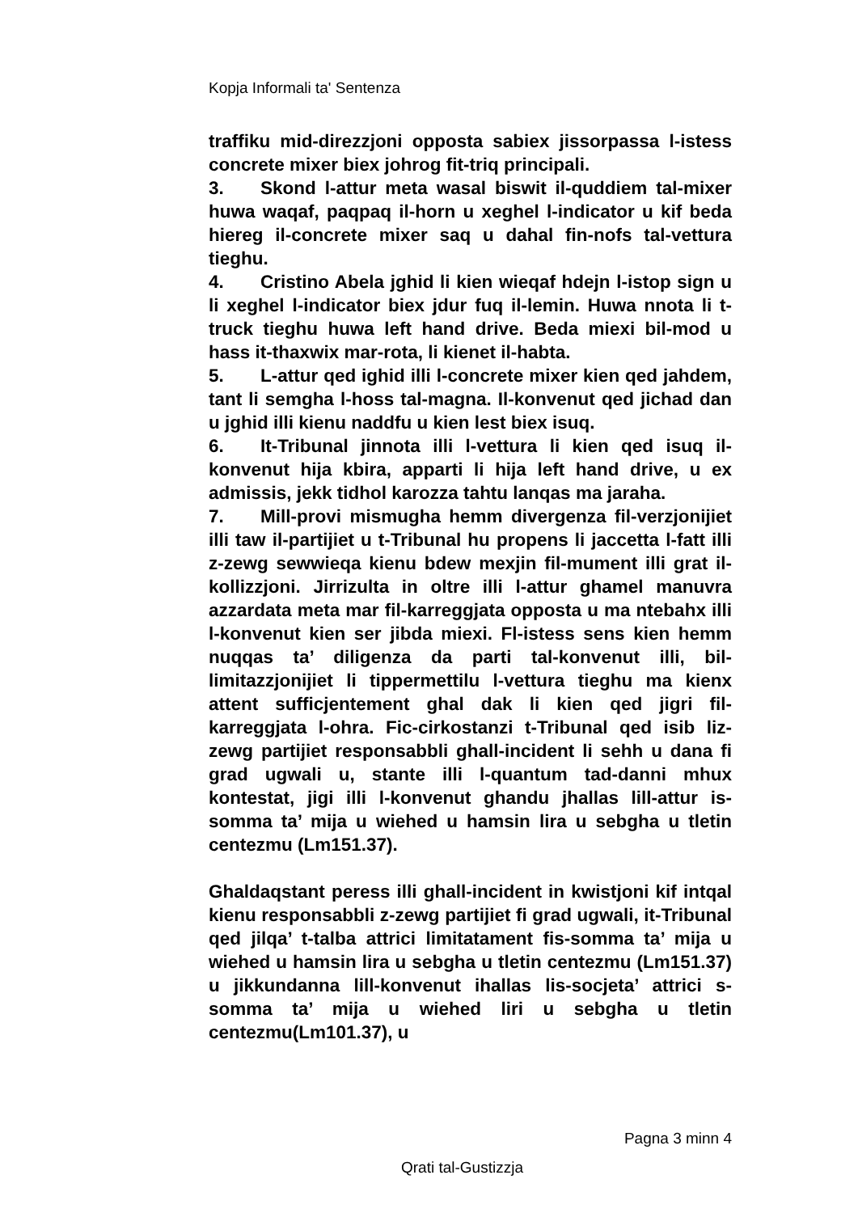Kopja Informali ta' Sentenza
traffiku mid-direzzjoni opposta sabiex jissorpassa l-istess concrete mixer biex johrog fit-triq principali.
3. Skond l-attur meta wasal biswit il-quddiem tal-mixer huwa waqaf, paqpaq il-horn u xeghel l-indicator u kif beda hiereg il-concrete mixer saq u dahal fin-nofs tal-vettura tieghu.
4. Cristino Abela jghid li kien wieqaf hdejn l-istop sign u li xeghel l-indicator biex jdur fuq il-lemin. Huwa nnota li t-truck tieghu huwa left hand drive. Beda miexi bil-mod u hass it-thaxwix mar-rota, li kienet il-habta.
5. L-attur qed ighid illi l-concrete mixer kien qed jahdem, tant li semgha l-hoss tal-magna. Il-konvenut qed jichad dan u jghid illi kienu naddfu u kien lest biex isuq.
6. It-Tribunal jinnota illi l-vettura li kien qed isuq il-konvenut hija kbira, apparti li hija left hand drive, u ex admissis, jekk tidhol karozza tahtu lanqas ma jaraha.
7. Mill-provi mismugha hemm divergenza fil-verzjonijiet illi taw il-partijiet u t-Tribunal hu propens li jaccetta l-fatt illi z-zewg sewwieqa kienu bdew mexjin fil-mument illi grat il-kollizzjoni. Jirrizulta in oltre illi l-attur ghamel manuvra azzardata meta mar fil-karreggjata opposta u ma ntebahx illi l-konvenut kien ser jibda miexi. Fl-istess sens kien hemm nuqqas ta’ diligenza da parti tal-konvenut illi, bil-limitazzjonijiet li tippermettilu l-vettura tieghu ma kienx attent sufficjentement ghal dak li kien qed jigri fil-karreggjata l-ohra. Fic-cirkostanzi t-Tribunal qed isib liz-zewg partijiet responsabbli ghall-incident li sehh u dana fi grad ugwali u, stante illi l-quantum tad-danni mhux kontestat, jigi illi l-konvenut ghandu jhallas lill-attur is-somma ta’ mija u wiehed u hamsin lira u sebgha u tletin centezmu (Lm151.37).
Ghaldaqstant peress illi ghall-incident in kwistjoni kif intqal kienu responsabbli z-zewg partijiet fi grad ugwali, it-Tribunal qed jilqa’ t-talba attrici limitatament fis-somma ta’ mija u wiehed u hamsin lira u sebgha u tletin centezmu (Lm151.37) u jikkundanna lill-konvenut ihallas lis-socjeta’ attrici s-somma ta’ mija u wiehed liri u sebgha u tletin centezmu(Lm101.37), u
Pagna 3 minn 4
Qrati tal-Gustizzja